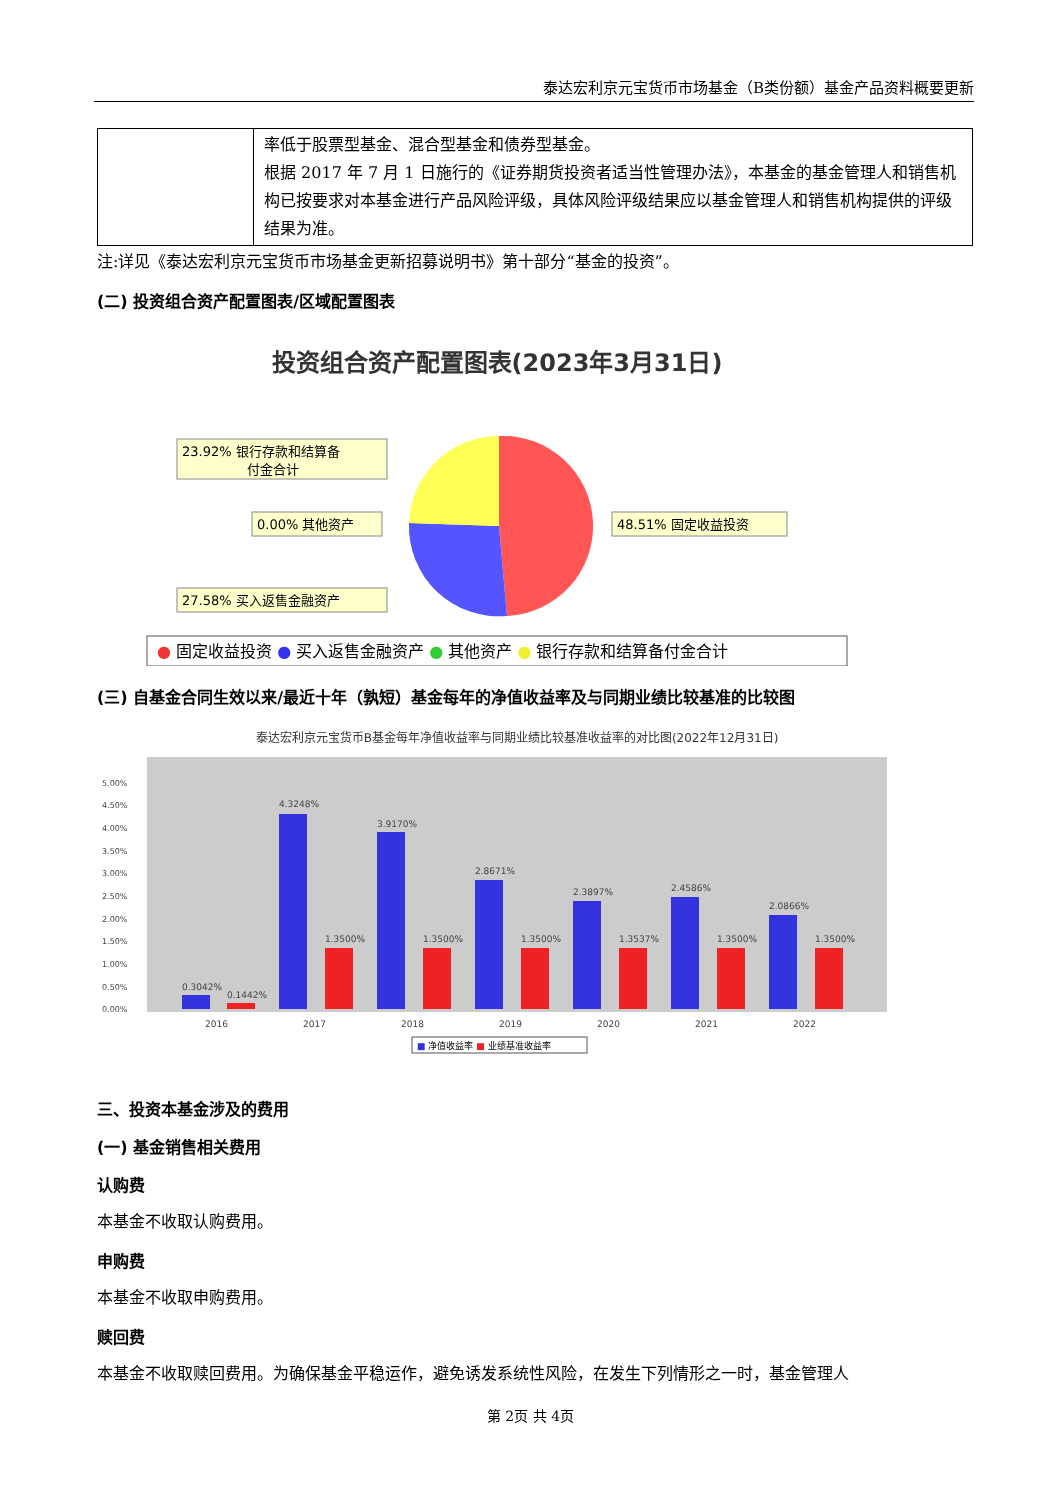泰达宏利京元宝货币市场基金（B类份额）基金产品资料概要更新
| | 率低于股票型基金、混合型基金和债券型基金。 根据 2017 年 7 月 1 日施行的《证券期货投资者适当性管理办法》，本基金的基金管理人和销售机构已按要求对本基金进行产品风险评级，具体风险评级结果应以基金管理人和销售机构提供的评级结果为准。 |
注:详见《泰达宏利京元宝货币市场基金更新招募说明书》第十部分“基金的投资”。
(二) 投资组合资产配置图表/区域配置图表
投资组合资产配置图表(2023年3月31日)
23.92% 银行存款和结算备
付金合计
0.00% 其他资产
27.58% 买入返售金融资产
48.51% 固定收益投资
● 固定收益投资 ● 买入返售金融资产 ● 其他资产 ● 银行存款和结算备付金合计
(三) 自基金合同生效以来/最近十年（孰短）基金每年的净值收益率及与同期业绩比较基准的比较图
泰达宏利京元宝货币B基金每年净值收益率与同期业绩比较基准收益率的对比图(2022年12月31日)
0.00%
0.50%
1.00%
1.50%
2.00%
2.50%
3.00%
3.50%
4.00%
4.50%
5.00%
0.3042%
0.1442%
4.3248%
1.3500%
3.9170%
1.3500%
2.8671%
1.3500%
2.3897%
1.3537%
2.4586%
1.3500%
2.0866%
1.3500%
2016
2017
2018
2019
2020
2021
2022
■ 净值收益率 ■ 业绩基准收益率
三、投资本基金涉及的费用
(一) 基金销售相关费用
认购费
本基金不收取认购费用。
申购费
本基金不收取申购费用。
赎回费
本基金不收取赎回费用。为确保基金平稳运作，避免诱发系统性风险，在发生下列情形之一时，基金管理人
第 2页 共 4页